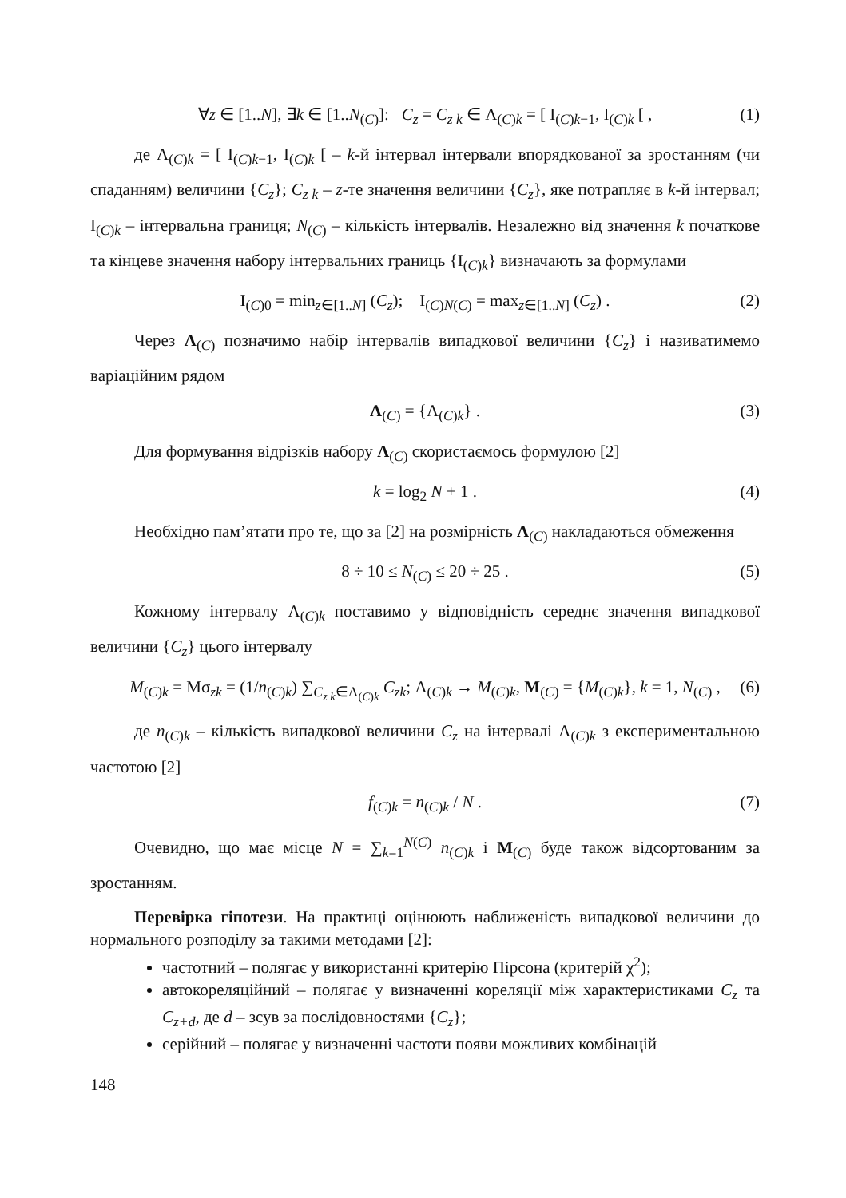∀z ∈ [1..N], ∃k ∈ [1..N<sub>(C)</sub>]: C<sub>z</sub> = C<sub>z k</sub> ∈ Λ<sub>(C)k</sub> = [ I<sub>(C)k−1</sub>, I<sub>(C)k</sub> [ , (1)
де Λ<sub>(C)k</sub> = [ I<sub>(C)k−1</sub>, I<sub>(C)k</sub> [ – k-й інтервал інтервали впорядкованої за зростанням (чи спаданням) величини {C<sub>z</sub>}; C<sub>z k</sub> – z-те значення величини {C<sub>z</sub>}, яке потрапляє в k-й інтервал; I<sub>(C)k</sub> – інтервальна границя; N<sub>(C)</sub> – кількість інтервалів. Незалежно від значення k початкове та кінцеве значення набору інтервальних границь {I<sub>(C)k</sub>} визначають за формулами
I<sub>(C)0</sub> = min<sub>z∈[1..N]</sub> (C<sub>z</sub>); I<sub>(C)N(C)</sub> = max<sub>z∈[1..N]</sub> (C<sub>z</sub>) . (2)
Через Λ<sub>(C)</sub> позначимо набір інтервалів випадкової величини {C<sub>z</sub>} і називатимемо варіаційним рядом
Λ<sub>(C)</sub> = {Λ<sub>(C)k</sub>} . (3)
Для формування відрізків набору Λ<sub>(C)</sub> скористаємось формулою [2]
k = log<sub>2</sub> N + 1 . (4)
Необхідно пам’ятати про те, що за [2] на розмірність Λ<sub>(C)</sub> накладаються обмеження
8 ÷ 10 ≤ N<sub>(C)</sub> ≤ 20 ÷ 25 . (5)
Кожному інтервалу Λ<sub>(C)k</sub> поставимо у відповідність середнє значення випадкової величини {C<sub>z</sub>} цього інтервалу
M<sub>(C)k</sub> = Mσ<sub>zk</sub> = (1/n<sub>(C)k</sub>) ∑<sub>C<sub>z k</sub>∈Λ<sub>(C)k</sub></sub> C<sub>zk</sub>; Λ<sub>(C)k</sub> → M<sub>(C)k</sub>, M<sub>(C)</sub> = {M<sub>(C)k</sub>}, k = 1, N<sub>(C)</sub> , (6)
де n<sub>(C)k</sub> – кількість випадкової величини C<sub>z</sub> на інтервалі Λ<sub>(C)k</sub> з експериментальною частотою [2]
f<sub>(C)k</sub> = n<sub>(C)k</sub> / N . (7)
Очевидно, що має місце N = ∑<sub>k=1</sub><sup>N(C)</sup> n<sub>(C)k</sub> і M<sub>(C)</sub> буде також відсортованим за зростанням.
Перевірка гіпотези. На практиці оцінюють наближеність випадкової величини до нормального розподілу за такими методами [2]:
частотний – полягає у використанні критерію Пірсона (критерій χ<sup>2</sup>);
автокореляційний – полягає у визначенні кореляції між характеристиками C<sub>z</sub> та C<sub>z+d</sub>, де d – зсув за послідовностями {C<sub>z</sub>};
серійний – полягає у визначенні частоти появи можливих комбінацій
148